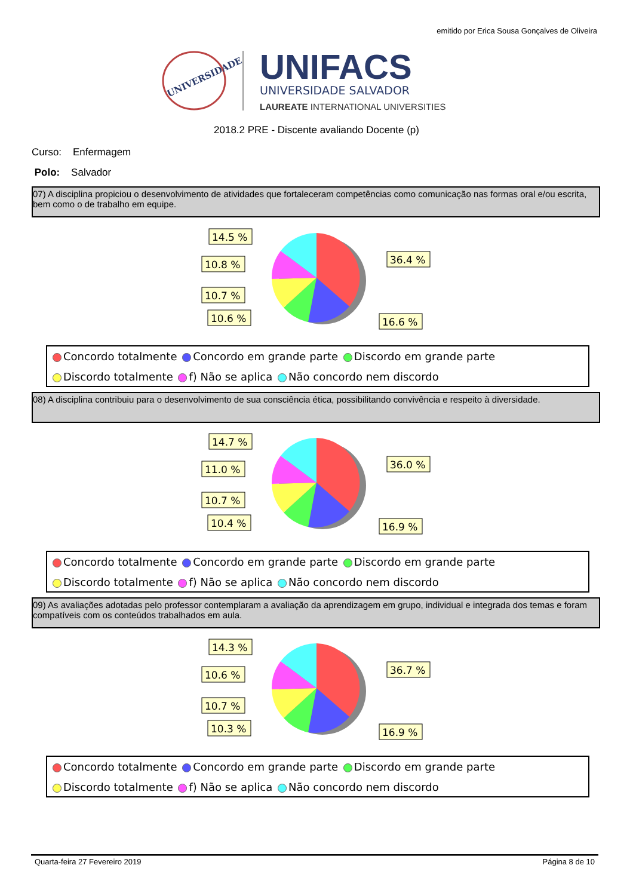emitido por Erica Sousa Gonçalves de Oliveira
UNIVERSIDADE
UNIFACS
UNIVERSIDADE SALVADOR
LAUREATE INTERNATIONAL UNIVERSITIES
2018.2 PRE - Discente avaliando Docente (p)
Curso: Enfermagem
Polo: Salvador
07) A disciplina propiciou o desenvolvimento de atividades que fortaleceram competências como comunicação nas formas oral e/ou escrita, bem como o de trabalho em equipe.
14.5 %
10.8 %
10.7 %
10.6 %
36.4 %
16.6 %
Concordo totalmente Concordo em grande parte Discordo em grande parte
Discordo totalmente f) Não se aplica Não concordo nem discordo
08) A disciplina contribuiu para o desenvolvimento de sua consciência ética, possibilitando convivência e respeito à diversidade.
14.7 %
11.0 %
10.7 %
10.4 %
36.0 %
16.9 %
Concordo totalmente Concordo em grande parte Discordo em grande parte
Discordo totalmente f) Não se aplica Não concordo nem discordo
09) As avaliações adotadas pelo professor contemplaram a avaliação da aprendizagem em grupo, individual e integrada dos temas e foram compatíveis com os conteúdos trabalhados em aula.
14.3 %
10.6 %
10.7 %
10.3 %
36.7 %
16.9 %
Concordo totalmente Concordo em grande parte Discordo em grande parte
Discordo totalmente f) Não se aplica Não concordo nem discordo
Quarta-feira 27 Fevereiro 2019 Página 8 de 10